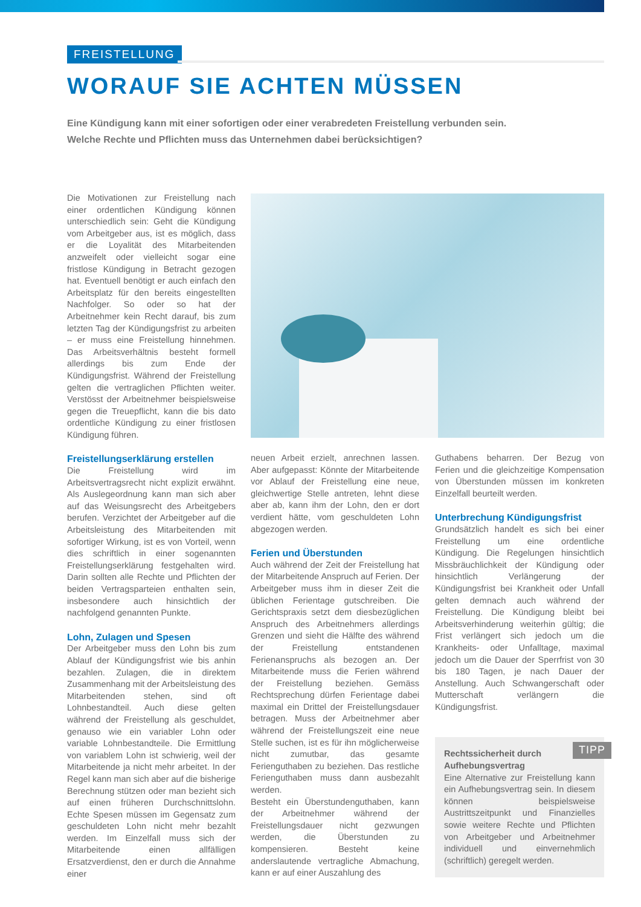FREISTELLUNG
WORAUF SIE ACHTEN MÜSSEN
Eine Kündigung kann mit einer sofortigen oder einer verabredeten Freistellung verbunden sein.
Welche Rechte und Pflichten muss das Unternehmen dabei berücksichtigen?
Die Motivationen zur Freistellung nach einer ordentlichen Kündigung können unterschiedlich sein: Geht die Kündigung vom Arbeitgeber aus, ist es möglich, dass er die Loyalität des Mitarbeitenden anzweifelt oder vielleicht sogar eine fristlose Kündigung in Betracht gezogen hat. Eventuell benötigt er auch einfach den Arbeitsplatz für den bereits eingestellten Nachfolger. So oder so hat der Arbeitnehmer kein Recht darauf, bis zum letzten Tag der Kündigungsfrist zu arbeiten – er muss eine Freistellung hinnehmen. Das Arbeitsverhältnis besteht formell allerdings bis zum Ende der Kündigungsfrist. Während der Freistellung gelten die vertraglichen Pflichten weiter. Verstösst der Arbeitnehmer beispielsweise gegen die Treuepflicht, kann die bis dato ordentliche Kündigung zu einer fristlosen Kündigung führen.
Freistellungserklärung erstellen
Die Freistellung wird im Arbeitsvertragsrecht nicht explizit erwähnt. Als Auslegeordnung kann man sich aber auf das Weisungsrecht des Arbeitgebers berufen. Verzichtet der Arbeitgeber auf die Arbeitsleistung des Mitarbeitenden mit sofortiger Wirkung, ist es von Vorteil, wenn dies schriftlich in einer sogenannten Freistellungserklärung festgehalten wird. Darin sollten alle Rechte und Pflichten der beiden Vertragsparteien enthalten sein, insbesondere auch hinsichtlich der nachfolgend genannten Punkte.
Lohn, Zulagen und Spesen
Der Arbeitgeber muss den Lohn bis zum Ablauf der Kündigungsfrist wie bis anhin bezahlen. Zulagen, die in direktem Zusammenhang mit der Arbeitsleistung des Mitarbeitenden stehen, sind oft Lohnbestandteil. Auch diese gelten während der Freistellung als geschuldet, genauso wie ein variabler Lohn oder variable Lohnbestandteile. Die Ermittlung von variablem Lohn ist schwierig, weil der Mitarbeitende ja nicht mehr arbeitet. In der Regel kann man sich aber auf die bisherige Berechnung stützen oder man bezieht sich auf einen früheren Durchschnittslohn. Echte Spesen müssen im Gegensatz zum geschuldeten Lohn nicht mehr bezahlt werden. Im Einzelfall muss sich der Mitarbeitende einen allfälligen Ersatzverdienst, den er durch die Annahme einer
neuen Arbeit erzielt, anrechnen lassen. Aber aufgepasst: Könnte der Mitarbeitende vor Ablauf der Freistellung eine neue, gleichwertige Stelle antreten, lehnt diese aber ab, kann ihm der Lohn, den er dort verdient hätte, vom geschuldeten Lohn abgezogen werden.
Ferien und Überstunden
Auch während der Zeit der Freistellung hat der Mitarbeitende Anspruch auf Ferien. Der Arbeitgeber muss ihm in dieser Zeit die üblichen Ferientage gutschreiben. Die Gerichtspraxis setzt dem diesbezüglichen Anspruch des Arbeitnehmers allerdings Grenzen und sieht die Hälfte des während der Freistellung entstandenen Ferienanspruchs als bezogen an. Der Mitarbeitende muss die Ferien während der Freistellung beziehen. Gemäss Rechtsprechung dürfen Ferientage dabei maximal ein Drittel der Freistellungsdauer betragen. Muss der Arbeitnehmer aber während der Freistellungszeit eine neue Stelle suchen, ist es für ihn möglicherweise nicht zumutbar, das gesamte Ferienguthaben zu beziehen. Das restliche Ferienguthaben muss dann ausbezahlt werden.
Besteht ein Überstundenguthaben, kann der Arbeitnehmer während der Freistellungsdauer nicht gezwungen werden, die Überstunden zu kompensieren. Besteht keine anderslautende vertragliche Abmachung, kann er auf einer Auszahlung des
Guthabens beharren. Der Bezug von Ferien und die gleichzeitige Kompensation von Überstunden müssen im konkreten Einzelfall beurteilt werden.
Unterbrechung Kündigungsfrist
Grundsätzlich handelt es sich bei einer Freistellung um eine ordentliche Kündigung. Die Regelungen hinsichtlich Missbräuchlichkeit der Kündigung oder hinsichtlich Verlängerung der Kündigungsfrist bei Krankheit oder Unfall gelten demnach auch während der Freistellung. Die Kündigung bleibt bei Arbeitsverhinderung weiterhin gültig; die Frist verlängert sich jedoch um die Krankheits- oder Unfalltage, maximal jedoch um die Dauer der Sperrfrist von 30 bis 180 Tagen, je nach Dauer der Anstellung. Auch Schwangerschaft oder Mutterschaft verlängern die Kündigungsfrist.
TIPP
Rechtssicherheit durch
Aufhebungsvertrag
Eine Alternative zur Freistellung kann ein Aufhebungsvertrag sein. In diesem können beispielsweise Austrittszeitpunkt und Finanzielles sowie weitere Rechte und Pflichten von Arbeitgeber und Arbeitnehmer individuell und einvernehmlich (schriftlich) geregelt werden.